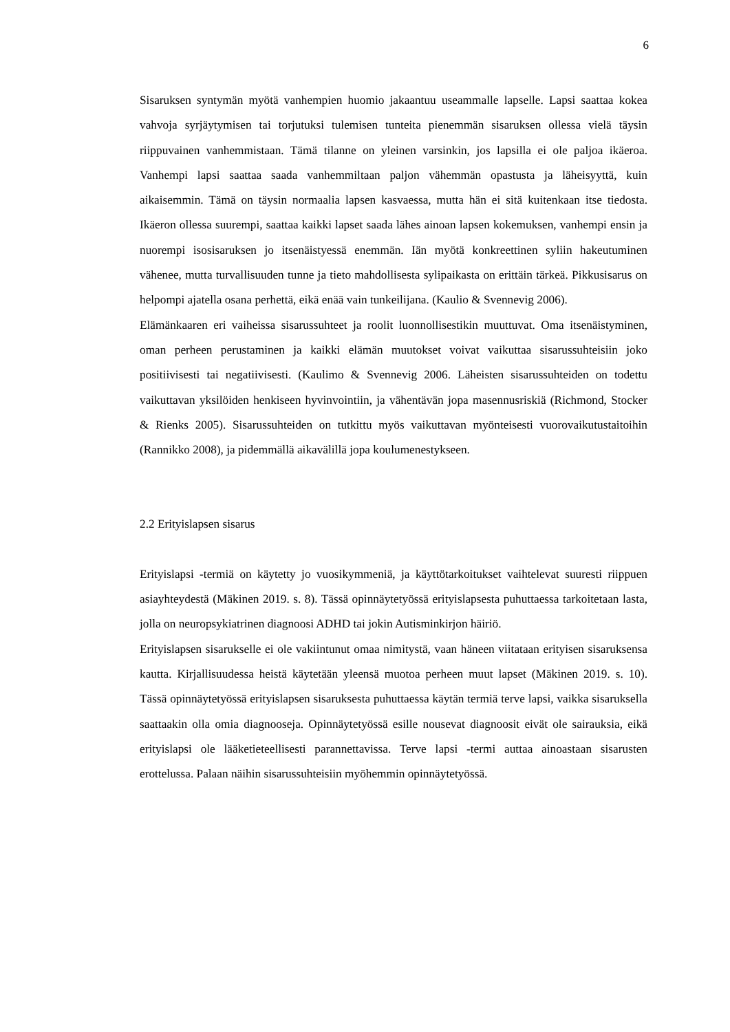6
Sisaruksen syntymän myötä vanhempien huomio jakaantuu useammalle lapselle. Lapsi saattaa kokea vahvoja syrjäytymisen tai torjutuksi tulemisen tunteita pienemmän sisaruksen ollessa vielä täysin riippuvainen vanhemmistaan. Tämä tilanne on yleinen varsinkin, jos lapsilla ei ole paljoa ikäeroa. Vanhempi lapsi saattaa saada vanhemmiltaan paljon vähemmän opastusta ja läheisyyttä, kuin aikaisemmin. Tämä on täysin normaalia lapsen kasvaessa, mutta hän ei sitä kuitenkaan itse tiedosta. Ikäeron ollessa suurempi, saattaa kaikki lapset saada lähes ainoan lapsen kokemuksen, vanhempi ensin ja nuorempi isosisaruksen jo itsenäistyessä enemmän. Iän myötä konkreettinen syliin hakeutuminen vähenee, mutta turvallisuuden tunne ja tieto mahdollisesta sylipaikasta on erittäin tärkeä. Pikkusisarus on helpompi ajatella osana perhettä, eikä enää vain tunkeilijana. (Kaulio & Svennevig 2006).
Elämänkaaren eri vaiheissa sisarussuhteet ja roolit luonnollisestikin muuttuvat. Oma itsenäistyminen, oman perheen perustaminen ja kaikki elämän muutokset voivat vaikuttaa sisarussuhteisiin joko positiivisesti tai negatiivisesti. (Kaulimo & Svennevig 2006. Läheisten sisarussuhteiden on todettu vaikuttavan yksilöiden henkiseen hyvinvointiin, ja vähentävän jopa masennusriskiä (Richmond, Stocker & Rienks 2005). Sisarussuhteiden on tutkittu myös vaikuttavan myönteisesti vuorovaikutustaitoihin (Rannikko 2008), ja pidemmällä aikavälillä jopa koulumenestykseen.
2.2 Erityislapsen sisarus
Erityislapsi -termiä on käytetty jo vuosikymmeniä, ja käyttötarkoitukset vaihtelevat suuresti riippuen asiayhteydestä (Mäkinen 2019. s. 8). Tässä opinnäytetyössä erityislapsesta puhuttaessa tarkoitetaan lasta, jolla on neuropsykiatrinen diagnoosi ADHD tai jokin Autisminkirjon häiriö.
Erityislapsen sisarukselle ei ole vakiintunut omaa nimitystä, vaan häneen viitataan erityisen sisaruksensa kautta. Kirjallisuudessa heistä käytetään yleensä muotoa perheen muut lapset (Mäkinen 2019. s. 10). Tässä opinnäytetyössä erityislapsen sisaruksesta puhuttaessa käytän termiä terve lapsi, vaikka sisaruksella saattaakin olla omia diagnooseja. Opinnäytetyössä esille nousevat diagnoosit eivät ole sairauksia, eikä erityislapsi ole lääketieteellisesti parannettavissa. Terve lapsi -termi auttaa ainoastaan sisarusten erottelussa. Palaan näihin sisarussuhteisiin myöhemmin opinnäytetyössä.